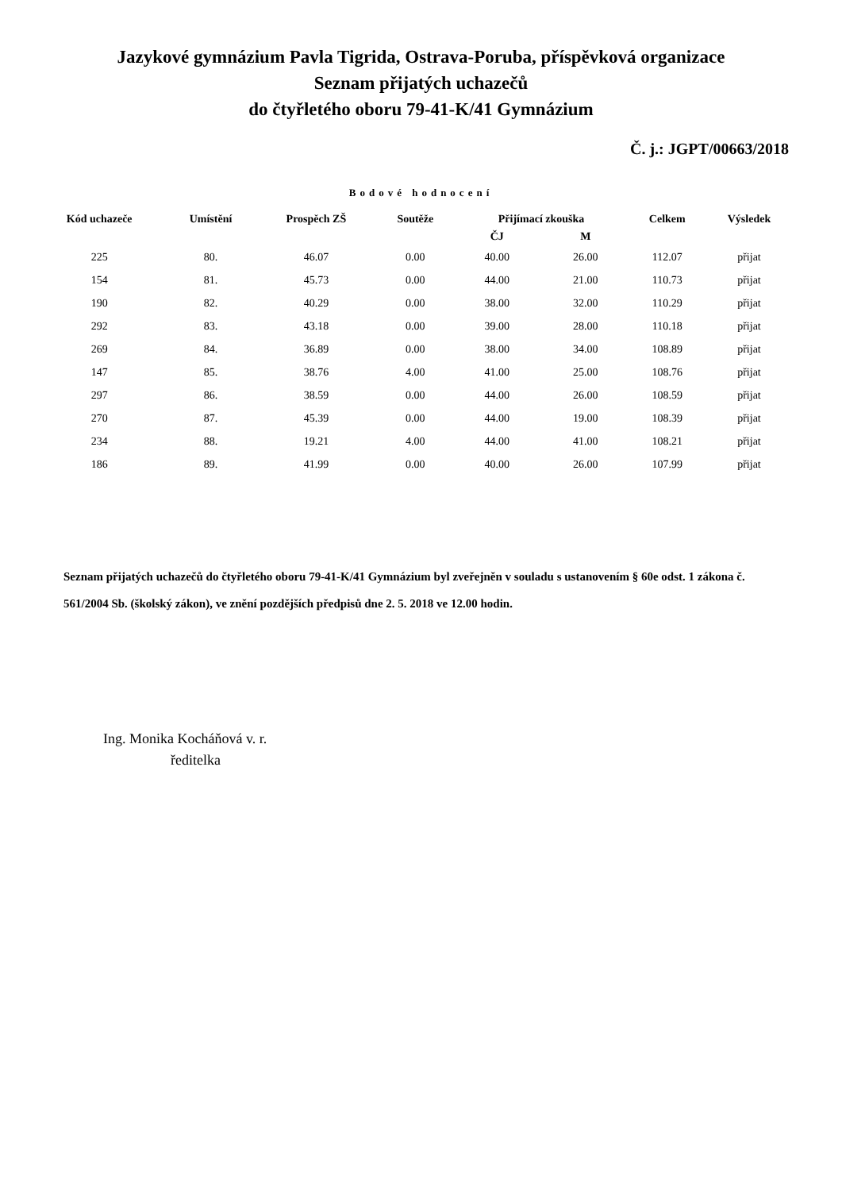Jazykové gymnázium Pavla Tigrida, Ostrava-Poruba, příspěvková organizace
Seznam přijatých uchazečů
do čtyřletého oboru 79-41-K/41 Gymnázium
Č. j.: JGPT/00663/2018
Bodové hodnocení
| Kód uchazeče | Umístění | Prospěch ZŠ | Soutěže | Přijímací zkouška | | Celkem | Výsledek |
| --- | --- | --- | --- | --- | --- | --- | --- |
| | | | | ČJ | M | | |
| 225 | 80. | 46.07 | 0.00 | 40.00 | 26.00 | 112.07 | přijat |
| 154 | 81. | 45.73 | 0.00 | 44.00 | 21.00 | 110.73 | přijat |
| 190 | 82. | 40.29 | 0.00 | 38.00 | 32.00 | 110.29 | přijat |
| 292 | 83. | 43.18 | 0.00 | 39.00 | 28.00 | 110.18 | přijat |
| 269 | 84. | 36.89 | 0.00 | 38.00 | 34.00 | 108.89 | přijat |
| 147 | 85. | 38.76 | 4.00 | 41.00 | 25.00 | 108.76 | přijat |
| 297 | 86. | 38.59 | 0.00 | 44.00 | 26.00 | 108.59 | přijat |
| 270 | 87. | 45.39 | 0.00 | 44.00 | 19.00 | 108.39 | přijat |
| 234 | 88. | 19.21 | 4.00 | 44.00 | 41.00 | 108.21 | přijat |
| 186 | 89. | 41.99 | 0.00 | 40.00 | 26.00 | 107.99 | přijat |
Seznam přijatých uchazečů do čtyřletého oboru 79-41-K/41 Gymnázium byl zveřejněn v souladu s ustanovením § 60e odst. 1 zákona č. 561/2004 Sb. (školský zákon), ve znění pozdějších předpisů dne 2. 5. 2018 ve 12.00 hodin.
Ing. Monika Kocháňová v. r.
ředitelka